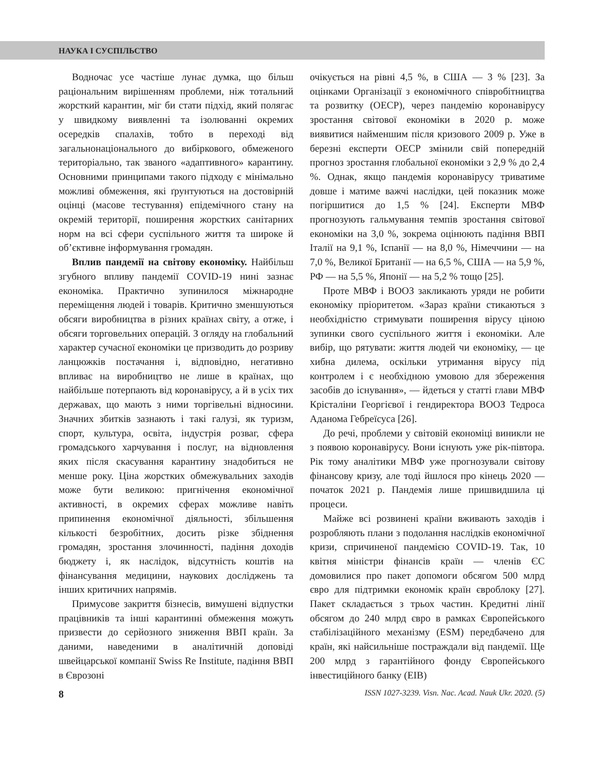НАУКА І СУСПІЛЬСТВО
Водночас усе частіше лунає думка, що більш раціональним вирішенням проблеми, ніж тотальний жорсткий карантин, міг би стати підхід, який полягає у швидкому виявленні та ізолюванні окремих осередків спалахів, тобто в переході від загальнонаціонального до вибіркового, обмеженого територіально, так званого «адаптивного» карантину. Основними принципами такого підходу є мінімально можливі обмеження, які ґрунтуються на достовірній оцінці (масове тестування) епідемічного стану на окремій території, поширення жорстких санітарних норм на всі сфери суспільного життя та широке й об’єктивне інформування громадян.
Вплив пандемії на світову економіку. Найбільш згубного впливу пандемії COVID-19 нині зазнає економіка. Практично зупинилося міжнародне переміщення людей і товарів. Критично зменшуються обсяги виробництва в різних країнах світу, а отже, і обсяги торговельних операцій. З огляду на глобальний характер сучасної економіки це призводить до розриву ланцюжків постачання і, відповідно, негативно впливає на виробництво не лише в країнах, що найбільше потерпають від коронавірусу, а й в усіх тих державах, що мають з ними торгівельні відносини. Значних збитків зазнають і такі галузі, як туризм, спорт, культура, освіта, індустрія розваг, сфера громадського харчування і послуг, на відновлення яких після скасування карантину знадобиться не менше року. Ціна жорстких обмежувальних заходів може бути великою: пригнічення економічної активності, в окремих сферах можливе навіть припинення економічної діяльності, збільшення кількості безробітних, досить різке збіднення громадян, зростання злочинності, падіння доходів бюджету і, як наслідок, відсутність коштів на фінансування медицини, наукових досліджень та інших критичних напрямів.
Примусове закриття бізнесів, вимушені відпустки працівників та інші карантинні обмеження можуть призвести до серйозного зниження ВВП країн. За даними, наведеними в аналітичній доповіді швейцарської компанії Swiss Re Institute, падіння ВВП в Єврозоні
очікується на рівні 4,5 %, в США — 3 % [23]. За оцінками Організації з економічного співробітництва та розвитку (ОЕСР), через пандемію коронавірусу зростання світової економіки в 2020 р. може виявитися найменшим після кризового 2009 р. Уже в березні експерти ОЕСР змінили свій попередній прогноз зростання глобальної економіки з 2,9 % до 2,4 %. Однак, якщо пандемія коронавірусу триватиме довше і матиме важчі наслідки, цей показник може погіршитися до 1,5 % [24]. Експерти МВФ прогнозують гальмування темпів зростання світової економіки на 3,0 %, зокрема оцінюють падіння ВВП Італії на 9,1 %, Іспанії — на 8,0 %, Німеччини — на 7,0 %, Великої Британії — на 6,5 %, США — на 5,9 %, РФ — на 5,5 %, Японії — на 5,2 % тощо [25].
Проте МВФ і ВООЗ закликають уряди не робити економіку пріоритетом. «Зараз країни стикаються з необхідністю стримувати поширення вірусу ціною зупинки свого суспільного життя і економіки. Але вибір, що рятувати: життя людей чи економіку, — це хибна дилема, оскільки утримання вірусу під контролем і є необхідною умовою для збереження засобів до існування», — йдеться у статті глави МВФ Крісталіни Георгієвої і гендиректора ВООЗ Тедроса Аданома Гебреїсуса [26].
До речі, проблеми у світовій економіці виникли не з появою коронавірусу. Вони існують уже рік-півтора. Рік тому аналітики МВФ уже прогнозували світову фінансову кризу, але тоді йшлося про кінець 2020 — початок 2021 р. Пандемія лише пришвидшила ці процеси.
Майже всі розвинені країни вживають заходів і розробляють плани з подолання наслідків економічної кризи, спричиненої пандемією COVID-19. Так, 10 квітня міністри фінансів країн — членів ЄС домовилися про пакет допомоги обсягом 500 млрд євро для підтримки економік країн євроблоку [27]. Пакет складається з трьох частин. Кредитні лінії обсягом до 240 млрд євро в рамках Європейського стабілізаційного механізму (ESM) передбачено для країн, які найсильніше постраждали від пандемії. Ще 200 млрд з гарантійного фонду Європейського інвестиційного банку (EIB)
8 ISSN 1027-3239. Visn. Nac. Acad. Nauk Ukr. 2020. (5)